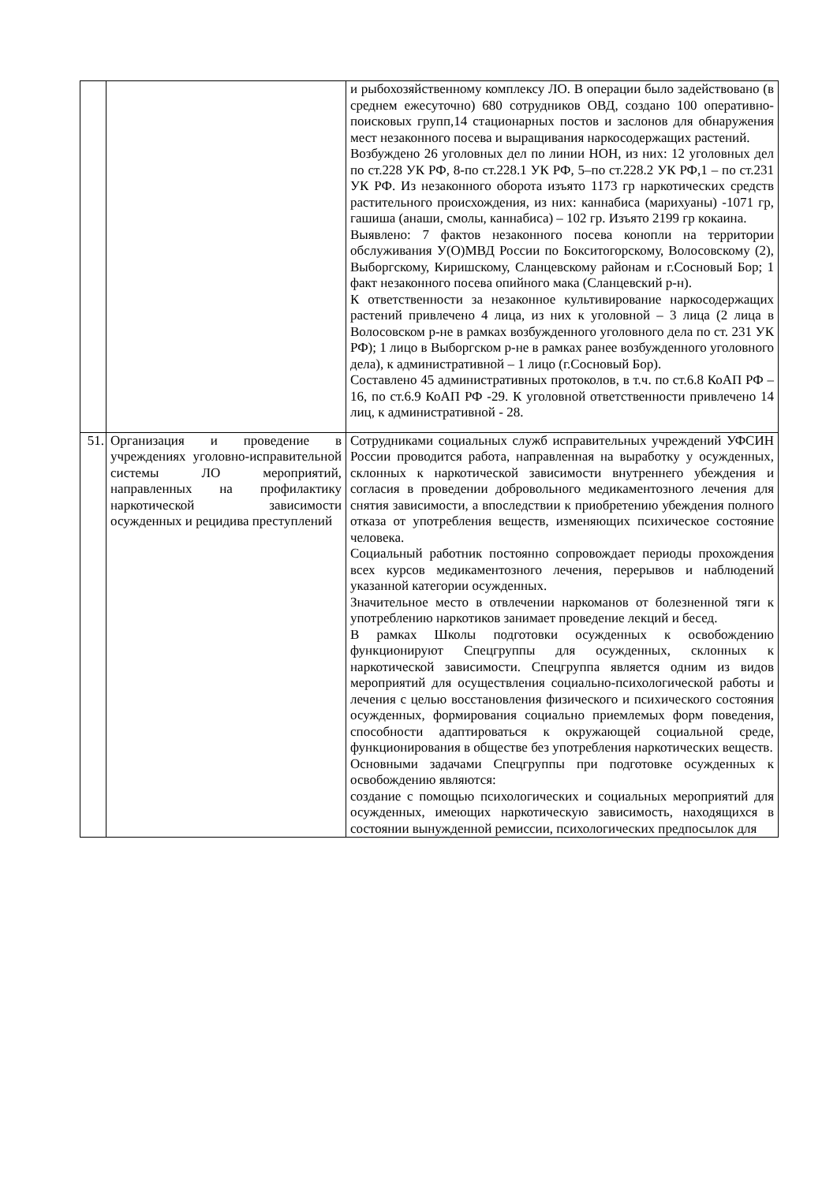| | | и рыбохозяйственному комплексу ЛО. В операции было задействовано (в среднем ежесуточно) 680 сотрудников ОВД, создано 100 оперативно-поисковых групп,14 стационарных постов и заслонов для обнаружения мест незаконного посева и выращивания наркосодержащих растений. Возбуждено 26 уголовных дел по линии НОН, из них: 12 уголовных дел по ст.228 УК РФ, 8-по ст.228.1 УК РФ, 5–по ст.228.2 УК РФ,1 – по ст.231 УК РФ. Из незаконного оборота изъято 1173 гр наркотических средств растительного происхождения, из них: каннабиса (марихуаны) -1071 гр, гашиша (анаши, смолы, каннабиса) – 102 гр. Изъято 2199 гр кокаина. Выявлено: 7 фактов незаконного посева конопли на территории обслуживания У(О)МВД России по Бокситогорскому, Волосовскому (2), Выборгскому, Киришскому, Сланцевскому районам и г.Сосновый Бор; 1 факт незаконного посева опийного мака (Сланцевский р-н). К ответственности за незаконное культивирование наркосодержащих растений привлечено 4 лица, из них к уголовной – 3 лица (2 лица в Волосовском р-не в рамках возбужденного уголовного дела по ст. 231 УК РФ); 1 лицо в Выборгском р-не в рамках ранее возбужденного уголовного дела), к административной – 1 лицо (г.Сосновый Бор). Составлено 45 административных протоколов, в т.ч. по ст.6.8 КоАП РФ – 16, по ст.6.9 КоАП РФ -29. К уголовной ответственности привлечено 14 лиц, к административной - 28. |
| 51. | Организация и проведение в учреждениях уголовно-исправительной системы ЛО мероприятий, направленных на профилактику наркотической зависимости осужденных и рецидива преступлений | Сотрудниками социальных служб исправительных учреждений УФСИН России проводится работа, направленная на выработку у осужденных, склонных к наркотической зависимости внутреннего убеждения и согласия в проведении добровольного медикаментозного лечения для снятия зависимости, а впоследствии к приобретению убеждения полного отказа от употребления веществ, изменяющих психическое состояние человека. Социальный работник постоянно сопровождает периоды прохождения всех курсов медикаментозного лечения, перерывов и наблюдений указанной категории осужденных. Значительное место в отвлечении наркоманов от болезненной тяги к употреблению наркотиков занимает проведение лекций и бесед. В рамках Школы подготовки осужденных к освобождению функционируют Спецгруппы для осужденных, склонных к наркотической зависимости. Спецгруппа является одним из видов мероприятий для осуществления социально-психологической работы и лечения с целью восстановления физического и психического состояния осужденных, формирования социально приемлемых форм поведения, способности адаптироваться к окружающей социальной среде, функционирования в обществе без употребления наркотических веществ. Основными задачами Спецгруппы при подготовке осужденных к освобождению являются: создание с помощью психологических и социальных мероприятий для осужденных, имеющих наркотическую зависимость, находящихся в состоянии вынужденной ремиссии, психологических предпосылок для |